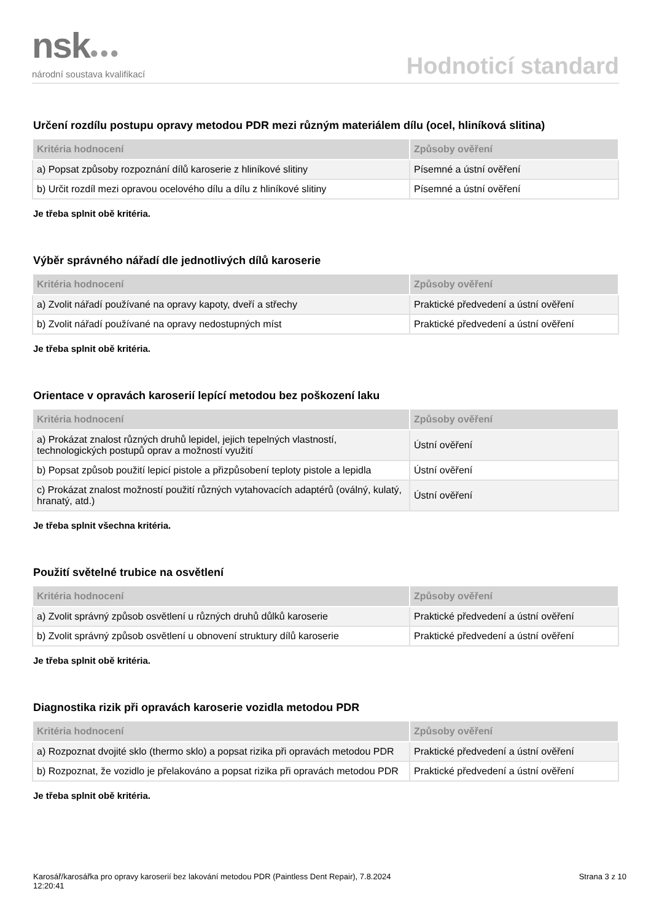nsk●●●
národní soustava kvalifikací
Hodnoticí standard
Určení rozdílu postupu opravy metodou PDR mezi různým materiálem dílu (ocel, hliníková slitina)
| Kritéria hodnocení | Způsoby ověření |
| --- | --- |
| a) Popsat způsoby rozpoznání dílů karoserie z hliníkové slitiny | Písemné a ústní ověření |
| b) Určit rozdíl mezi opravou ocelového dílu a dílu z hliníkové slitiny | Písemné a ústní ověření |
Je třeba splnit obě kritéria.
Výběr správného nářadí dle jednotlivých dílů karoserie
| Kritéria hodnocení | Způsoby ověření |
| --- | --- |
| a) Zvolit nářadí používané na opravy kapoty, dveří a střechy | Praktické předvedení a ústní ověření |
| b) Zvolit nářadí používané na opravy nedostupných míst | Praktické předvedení a ústní ověření |
Je třeba splnit obě kritéria.
Orientace v opravách karoserií lepící metodou bez poškození laku
| Kritéria hodnocení | Způsoby ověření |
| --- | --- |
| a) Prokázat znalost různých druhů lepidel, jejich tepelných vlastností, technologických postupů oprav a možností využití | Ústní ověření |
| b) Popsat způsob použití lepicí pistole a přizpůsobení teploty pistole a lepidla | Ústní ověření |
| c) Prokázat znalost možností použití různých vytahovacích adaptérů (oválný, kulatý, hranatý, atd.) | Ústní ověření |
Je třeba splnit všechna kritéria.
Použití světelné trubice na osvětlení
| Kritéria hodnocení | Způsoby ověření |
| --- | --- |
| a) Zvolit správný způsob osvětlení u různých druhů důlků karoserie | Praktické předvedení a ústní ověření |
| b) Zvolit správný způsob osvětlení u obnovení struktury dílů karoserie | Praktické předvedení a ústní ověření |
Je třeba splnit obě kritéria.
Diagnostika rizik při opravách karoserie vozidla metodou PDR
| Kritéria hodnocení | Způsoby ověření |
| --- | --- |
| a) Rozpoznat dvojité sklo (thermo sklo) a popsat rizika při opravách metodou PDR | Praktické předvedení a ústní ověření |
| b) Rozpoznat, že vozidlo je přelakováno a popsat rizika při opravách metodou PDR | Praktické předvedení a ústní ověření |
Je třeba splnit obě kritéria.
Karosář/karosářka pro opravy karoserií bez lakování metodou PDR (Paintless Dent Repair), 7.8.2024
12:20:41
Strana 3 z 10